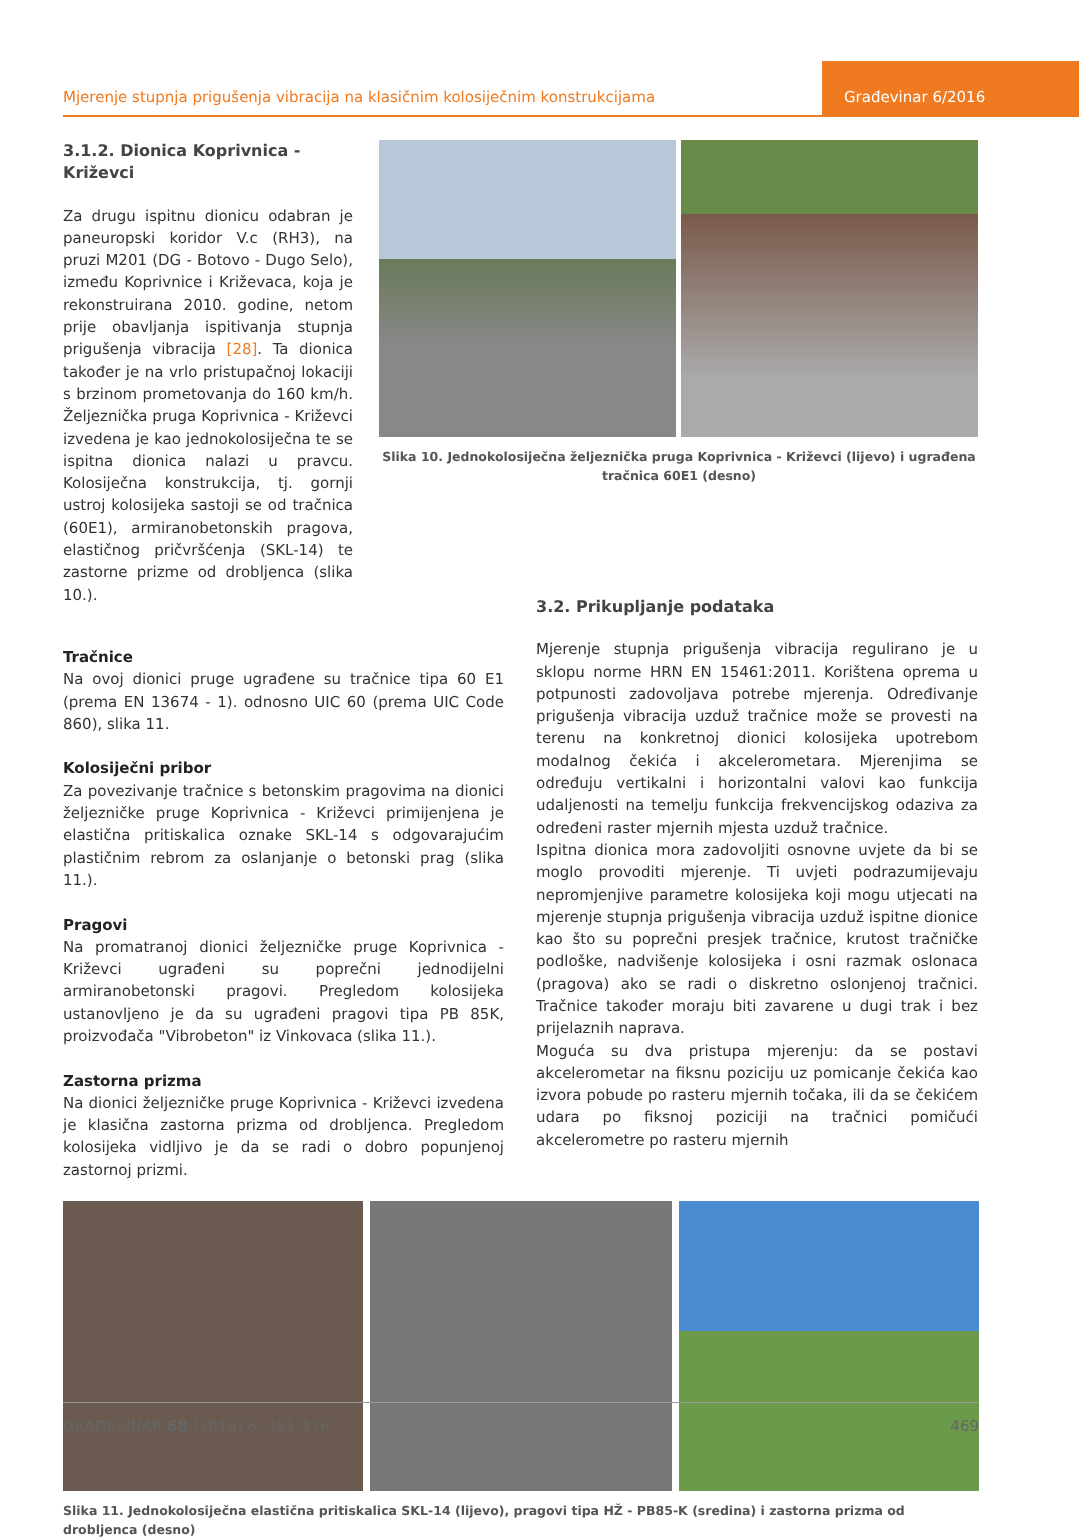Mjerenje stupnja prigušenja vibracija na klasičnim kolosiječnim konstrukcijama
Građevinar 6/2016
3.1.2. Dionica Koprivnica - Križevci
Za drugu ispitnu dionicu odabran je paneuropski koridor V.c (RH3), na pruzi M201 (DG - Botovo - Dugo Selo), između Koprivnice i Križevaca, koja je rekonstruirana 2010. godine, netom prije obavljanja ispitivanja stupnja prigušenja vibracija [28]. Ta dionica također je na vrlo pristupačnoj lokaciji s brzinom prometovanja do 160 km/h. Željeznička pruga Koprivnica - Križevci izvedena je kao jednokolosiječna te se ispitna dionica nalazi u pravcu. Kolosiječna konstrukcija, tj. gornji ustroj kolosijeka sastoji se od tračnica (60E1), armiranobetonskih pragova, elastičnog pričvršćenja (SKL-14) te zastorne prizme od drobljenca (slika 10.).
Slika 10. Jednokolosiječna željeznička pruga Koprivnica - Križevci (lijevo) i ugrađena tračnica 60E1 (desno)
Tračnice
Na ovoj dionici pruge ugrađene su tračnice tipa 60 E1 (prema EN 13674 - 1). odnosno UIC 60 (prema UIC Code 860), slika 11.
Kolosiječni pribor
Za povezivanje tračnice s betonskim pragovima na dionici željezničke pruge Koprivnica - Križevci primijenjena je elastična pritiskalica oznake SKL-14 s odgovarajućim plastičnim rebrom za oslanjanje o betonski prag (slika 11.).
Pragovi
Na promatranoj dionici željezničke pruge Koprivnica - Križevci ugrađeni su poprečni jednodijelni armiranobetonski pragovi. Pregledom kolosijeka ustanovljeno je da su ugrađeni pragovi tipa PB 85K, proizvođača "Vibrobeton" iz Vinkovaca (slika 11.).
Zastorna prizma
Na dionici željezničke pruge Koprivnica - Križevci izvedena je klasična zastorna prizma od drobljenca. Pregledom kolosijeka vidljivo je da se radi o dobro popunjenoj zastornoj prizmi.
3.2. Prikupljanje podataka
Mjerenje stupnja prigušenja vibracija regulirano je u sklopu norme HRN EN 15461:2011. Korištena oprema u potpunosti zadovoljava potrebe mjerenja. Određivanje prigušenja vibracija uzduž tračnice može se provesti na terenu na konkretnoj dionici kolosijeka upotrebom modalnog čekića i akcelerometara. Mjerenjima se određuju vertikalni i horizontalni valovi kao funkcija udaljenosti na temelju funkcija frekvencijskog odaziva za određeni raster mjernih mjesta uzduž tračnice.
Ispitna dionica mora zadovoljiti osnovne uvjete da bi se moglo provoditi mjerenje. Ti uvjeti podrazumijevaju nepromjenjive parametre kolosijeka koji mogu utjecati na mjerenje stupnja prigušenja vibracija uzduž ispitne dionice kao što su poprečni presjek tračnice, krutost tračničke podloške, nadvišenje kolosijeka i osni razmak oslonaca (pragova) ako se radi o diskretno oslonjenoj tračnici. Tračnice također moraju biti zavarene u dugi trak i bez prijelaznih naprava.
Moguća su dva pristupa mjerenju: da se postavi akcelerometar na fiksnu poziciju uz pomicanje čekića kao izvora pobude po rasteru mjernih točaka, ili da se čekićem udara po fiksnoj poziciji na tračnici pomičući akcelerometre po rasteru mjernih
Slika 11. Jednokolosiječna elastična pritiskalica SKL-14 (lijevo), pragovi tipa HŽ - PB85-K (sredina) i zastorna prizma od drobljenca (desno)
GRAĐEVINAR 68 (2016) 6, 461-476 469